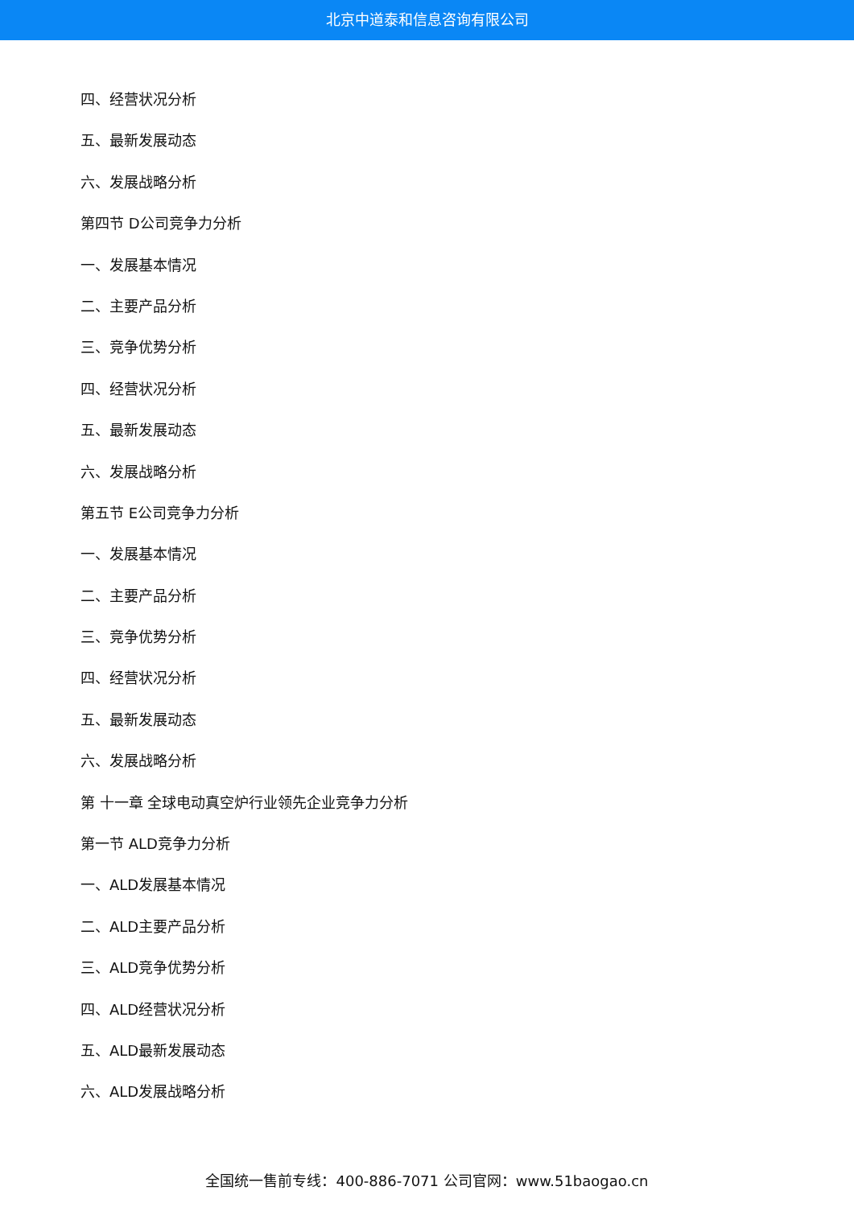北京中道泰和信息咨询有限公司
四、经营状况分析
五、最新发展动态
六、发展战略分析
第四节 D公司竞争力分析
一、发展基本情况
二、主要产品分析
三、竞争优势分析
四、经营状况分析
五、最新发展动态
六、发展战略分析
第五节 E公司竞争力分析
一、发展基本情况
二、主要产品分析
三、竞争优势分析
四、经营状况分析
五、最新发展动态
六、发展战略分析
第 十一章 全球电动真空炉行业领先企业竞争力分析
第一节 ALD竞争力分析
一、ALD发展基本情况
二、ALD主要产品分析
三、ALD竞争优势分析
四、ALD经营状况分析
五、ALD最新发展动态
六、ALD发展战略分析
全国统一售前专线：400-886-7071 公司官网：www.51baogao.cn